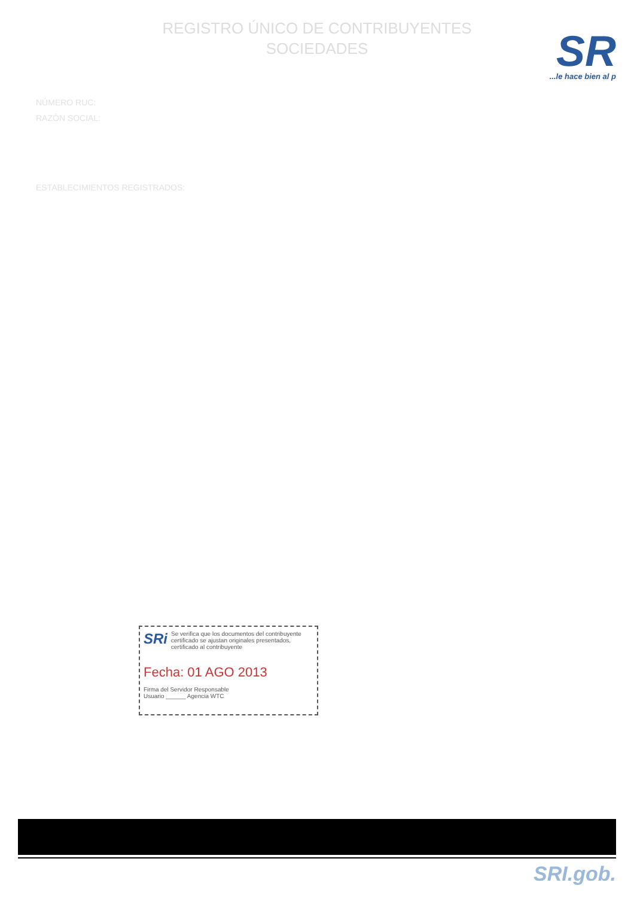REGISTRO ÚNICO DE CONTRIBUYENTES
SOCIEDADES
SR
...le hace bien al p
NÚMERO RUC:
RAZÓN SOCIAL:
ESTABLECIMIENTOS REGISTRADOS:
SRi
Se verifica que los documentos del contribuyente certificado se ajustan originales presentados, certificado al contribuyente
Fecha: 01 AGO 2013
Firma del Servidor Responsable
Usuario ______ Agencia WTC
SRI.gob.